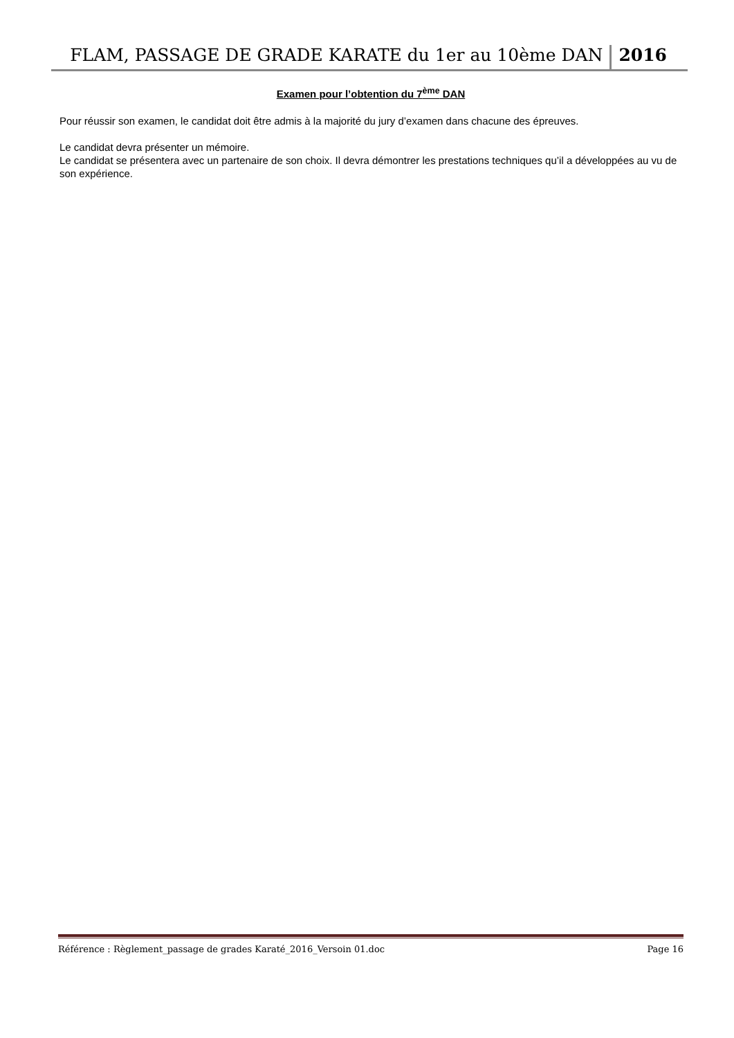FLAM, PASSAGE DE GRADE KARATE du 1er au 10ème DAN 2016
Examen pour l’obtention du 7<sup>ème</sup> DAN
Pour réussir son examen, le candidat doit être admis à la majorité du jury d’examen dans chacune des épreuves.
Le candidat devra présenter un mémoire.
Le candidat se présentera avec un partenaire de son choix. Il devra démontrer les prestations techniques qu’il a développées au vu de son expérience.
Référence : Règlement_passage de grades Karaté_2016_Versoin 01.doc Page 16